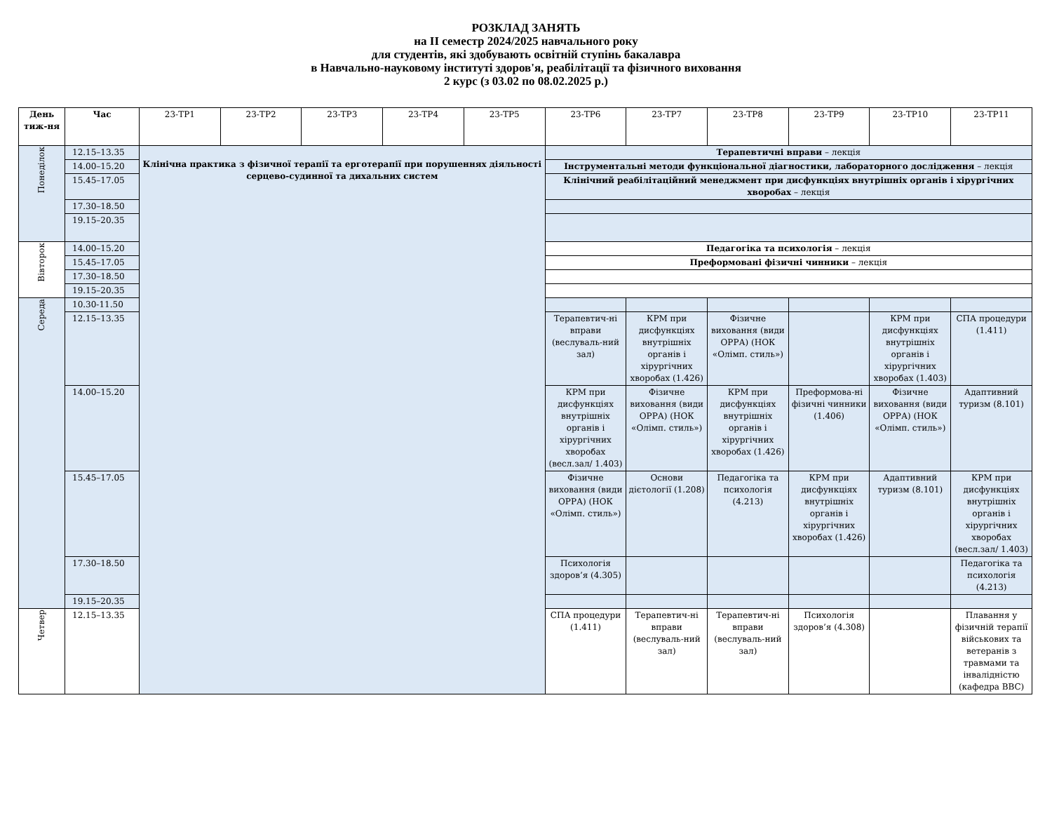РОЗКЛАД ЗАНЯТЬ
на ІІ семестр 2024/2025 навчального року
для студентів, які здобувають освітній ступінь бакалавра
в Навчально-науковому інституті здоров'я, реабілітації та фізичного виховання
2 курс (з 03.02 по 08.02.2025 р.)
| День тиж-ня | Час | 23-ТР1 | 23-ТР2 | 23-ТР3 | 23-ТР4 | 23-ТР5 | 23-ТР6 | 23-ТР7 | 23-ТР8 | 23-ТР9 | 23-ТР10 | 23-ТР11 |
| Понеділок | 12.15–13.35 | Клінічна практика з фізичної терапії та ерготерапії при порушеннях діяльності серцево-судинної та дихальних систем | | | | | Терапевтичні вправи – лекція | | | | | |
| | 14.00–15.20 | | | | | | Інструментальні методи функціональної діагностики, лабораторного дослідження – лекція | | | | | |
| | 15.45–17.05 | | | | | | Клінічний реабілітаційний менеджмент при дисфункціях внутрішніх органів і хірургічних хворобах – лекція | | | | | |
| | 17.30–18.50 | | | | | | | | | | | |
| | 19.15–20.35 | | | | | | | | | | | |
| Вівторок | 14.00–15.20 | | | | | | Педагогіка та психологія – лекція | | | | | |
| | 15.45–17.05 | | | | | | Преформовані фізичні чинники – лекція | | | | | |
| | 17.30–18.50 | | | | | | | | | | | |
| | 19.15–20.35 | | | | | | | | | | | |
| Середа | 10.30-11.50 | | | | | | | | | | | |
| | 12.15–13.35 | | | | | | Терапевтич-ні вправи (веслуваль-ний зал) | КРМ при дисфункціях внутрішніх органів і хірургічних хворобах (1.426) | Фізичне виховання (види ОРРА) (НОК «Олімп. стиль») | | КРМ при дисфункціях внутрішніх органів і хірургічних хворобах (1.403) | СПА процедури (1.411) |
| | 14.00–15.20 | | | | | | КРМ при дисфункціях внутрішніх органів і хірургічних хворобах (весл.зал/ 1.403) | Фізичне виховання (види ОРРА) (НОК «Олімп. стиль») | КРМ при дисфункціях внутрішніх органів і хірургічних хворобах (1.426) | Преформова-ні фізичні чинники (1.406) | Фізичне виховання (види ОРРА) (НОК «Олімп. стиль») | Адаптивний туризм (8.101) |
| | 15.45–17.05 | | | | | | Фізичне виховання (види ОРРА) (НОК «Олімп. стиль») | Основи дієтології (1.208) | Педагогіка та психологія (4.213) | КРМ при дисфункціях внутрішніх органів і хірургічних хворобах (1.426) | Адаптивний туризм (8.101) | КРМ при дисфункціях внутрішніх органів і хірургічних хворобах (весл.зал/ 1.403) |
| | 17.30–18.50 | | | | | | Психологія здоров’я (4.305) | | | | | Педагогіка та психологія (4.213) |
| | 19.15–20.35 | | | | | | | | | | | |
| Четвер | 12.15–13.35 | | | | | | СПА процедури (1.411) | Терапевтич-ні вправи (веслуваль-ний зал) | Терапевтич-ні вправи (веслуваль-ний зал) | Психологія здоров’я (4.308) | | Плавання у фізичній терапії військових та ветеранів з травмами та інвалідністю (кафедра ВВС) |